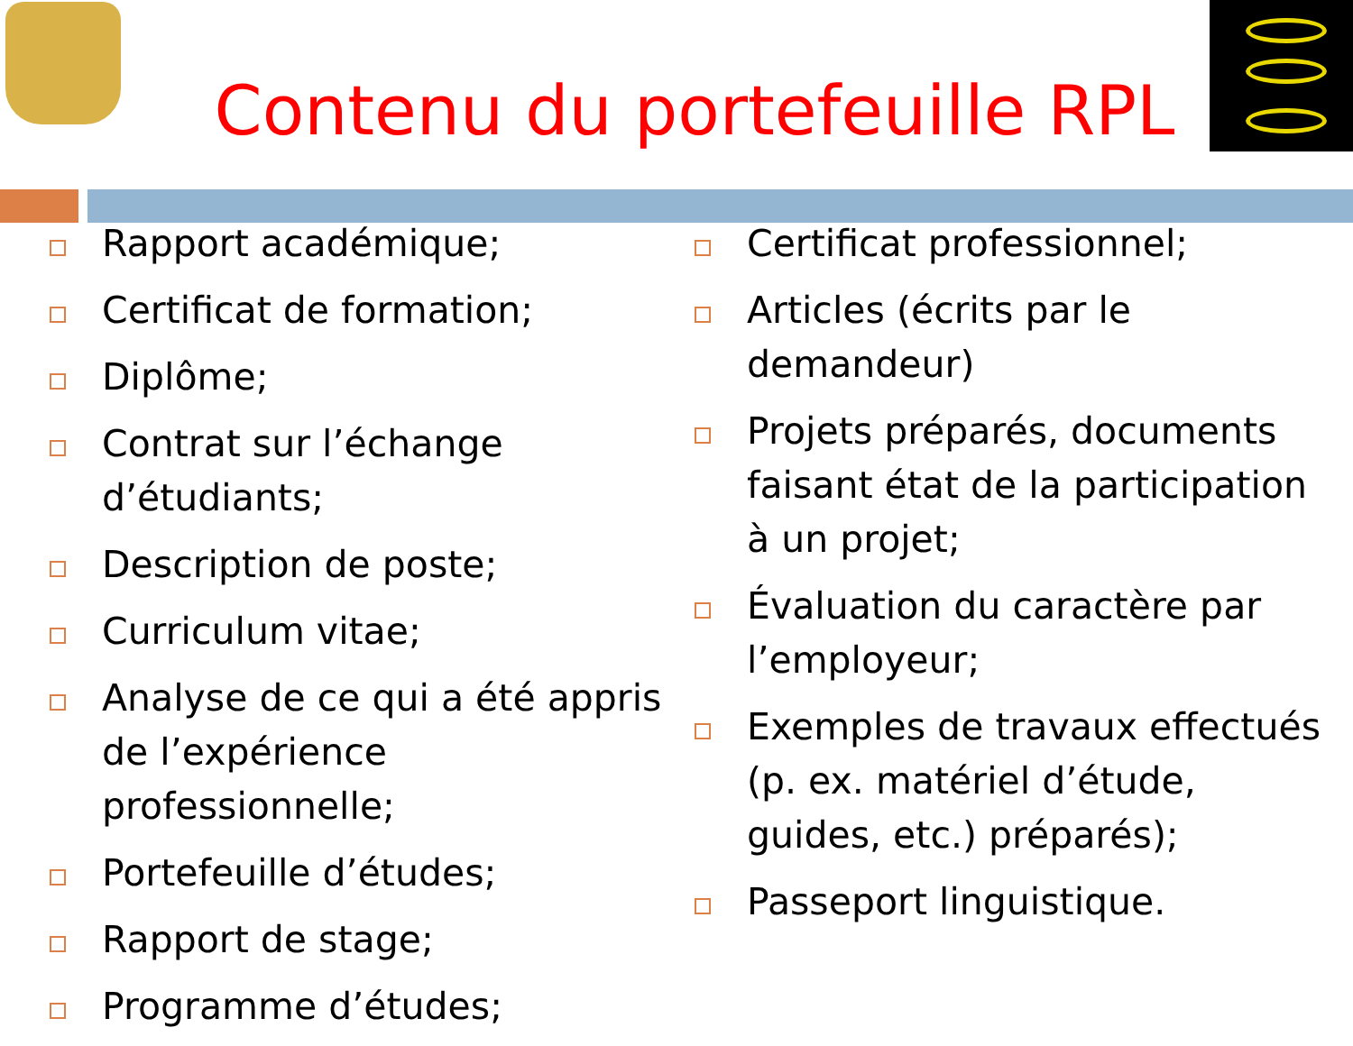Contenu du portefeuille RPL
Rapport académique;
Certificat de formation;
Diplôme;
Contrat sur l’échange d’étudiants;
Description de poste;
Curriculum vitae;
Analyse de ce qui a été appris de l’expérience professionnelle;
Portefeuille d’études;
Rapport de stage;
Programme d’études;
Certificat professionnel;
Articles (écrits par le demandeur)
Projets préparés, documents faisant état de la participation à un projet;
Évaluation du caractère par l’employeur;
Exemples de travaux effectués (p. ex. matériel d’étude, guides, etc.) préparés);
Passeport linguistique.